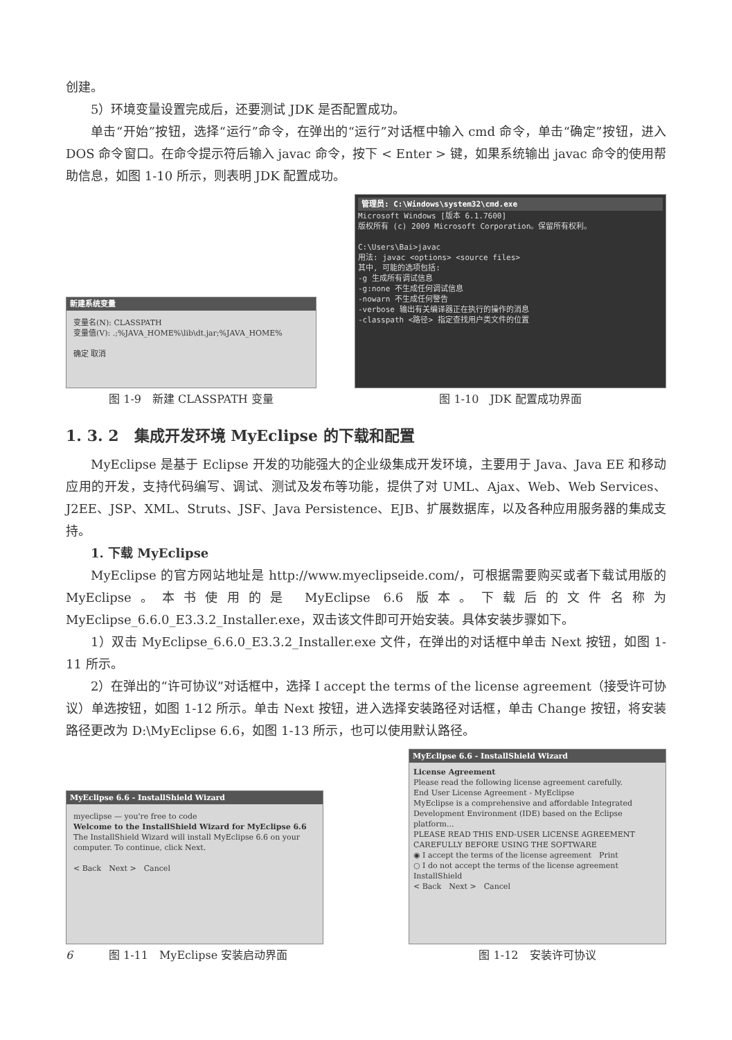创建。
5）环境变量设置完成后，还要测试 JDK 是否配置成功。
单击“开始”按钮，选择“运行”命令，在弹出的“运行”对话框中输入 cmd 命令，单击“确定”按钮，进入 DOS 命令窗口。在命令提示符后输入 javac 命令，按下 < Enter > 键，如果系统输出 javac 命令的使用帮助信息，如图 1-10 所示，则表明 JDK 配置成功。
新建系统变量
变量名(N): CLASSPATH
变量值(V): .;%JAVA_HOME%\lib\dt.jar;%JAVA_HOME%
确定 取消
图 1-9　新建 CLASSPATH 变量
管理员: C:\Windows\system32\cmd.exe
Microsoft Windows [版本 6.1.7600]
版权所有 (c) 2009 Microsoft Corporation。保留所有权利。
C:\Users\Bai>javac
用法: javac <options> <source files>
其中, 可能的选项包括:
-g 生成所有调试信息
-g:none 不生成任何调试信息
-nowarn 不生成任何警告
-verbose 输出有关编译器正在执行的操作的消息
-classpath <路径> 指定查找用户类文件的位置
图 1-10　JDK 配置成功界面
1. 3. 2　集成开发环境 MyEclipse 的下载和配置
MyEclipse 是基于 Eclipse 开发的功能强大的企业级集成开发环境，主要用于 Java、Java EE 和移动应用的开发，支持代码编写、调试、测试及发布等功能，提供了对 UML、Ajax、Web、Web Services、J2EE、JSP、XML、Struts、JSF、Java Persistence、EJB、扩展数据库，以及各种应用服务器的集成支持。
1. 下载 MyEclipse
MyEclipse 的官方网站地址是 http://www.myeclipseide.com/，可根据需要购买或者下载试用版的 MyEclipse。本书使用的是 MyEclipse 6.6 版本。下载后的文件名称为 MyEclipse_6.6.0_E3.3.2_Installer.exe，双击该文件即可开始安装。具体安装步骤如下。
1）双击 MyEclipse_6.6.0_E3.3.2_Installer.exe 文件，在弹出的对话框中单击 Next 按钮，如图 1-11 所示。
2）在弹出的“许可协议”对话框中，选择 I accept the terms of the license agreement（接受许可协议）单选按钮，如图 1-12 所示。单击 Next 按钮，进入选择安装路径对话框，单击 Change 按钮，将安装路径更改为 D:\MyEclipse 6.6，如图 1-13 所示，也可以使用默认路径。
MyEclipse 6.6 - InstallShield Wizard
myeclipse — you're free to code
Welcome to the InstallShield Wizard for MyEclipse 6.6
The InstallShield Wizard will install MyEclipse 6.6 on your computer. To continue, click Next.
< Back　Next >　Cancel
6 图 1-11　MyEclipse 安装启动界面
MyEclipse 6.6 - InstallShield Wizard
License Agreement
Please read the following license agreement carefully.
End User License Agreement - MyEclipse
MyEclipse is a comprehensive and affordable Integrated Development Environment (IDE) based on the Eclipse platform...
PLEASE READ THIS END-USER LICENSE AGREEMENT CAREFULLY BEFORE USING THE SOFTWARE
◉ I accept the terms of the license agreement　Print
○ I do not accept the terms of the license agreement
InstallShield
< Back　Next >　Cancel
图 1-12　安装许可协议